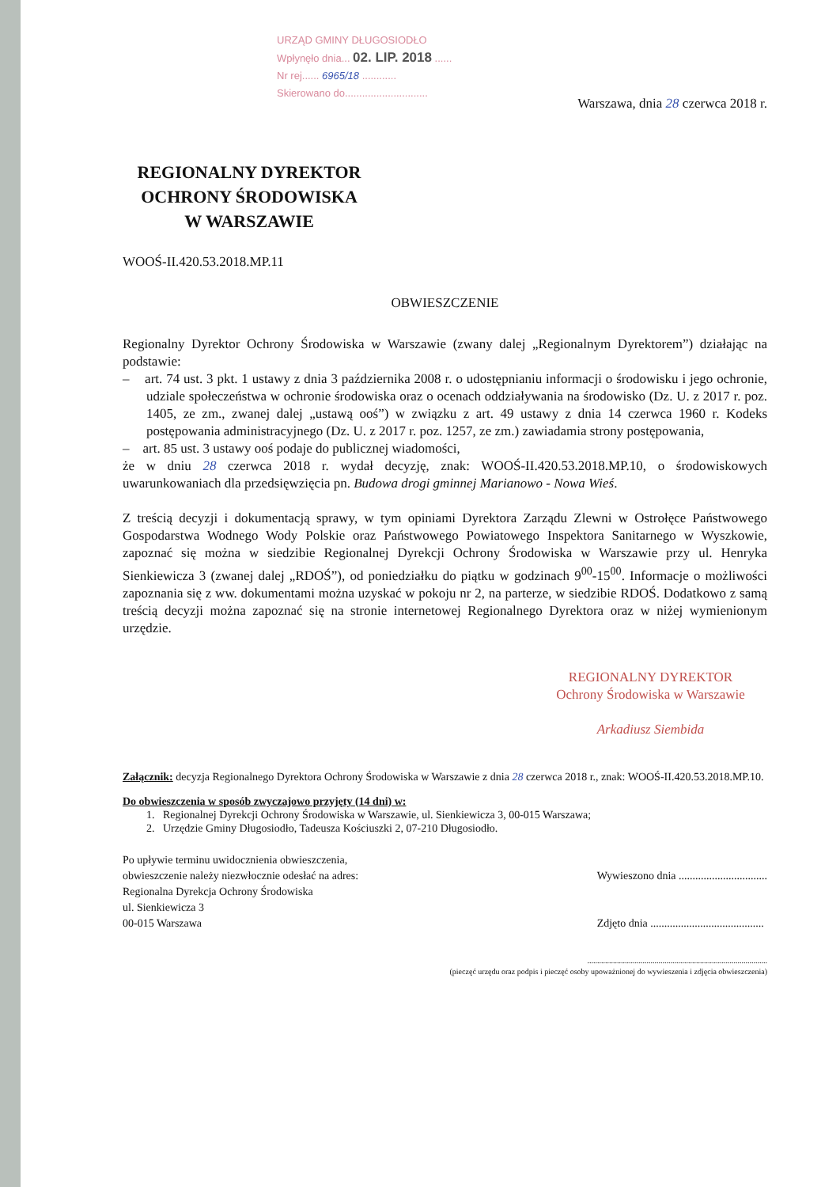URZĄD GMINY DŁUGOSIODŁO
Wpłynęło dnia... 02. LIP. 2018 ......
Nr rej...... 6965/18 ............
Skierowano do.............................
Warszawa, dnia 28 czerwca 2018 r.
REGIONALNY DYREKTOR
OCHRONY ŚRODOWISKA
W WARSZAWIE
WOOŚ-II.420.53.2018.MP.11
OBWIESZCZENIE
Regionalny Dyrektor Ochrony Środowiska w Warszawie (zwany dalej „Regionalnym Dyrektorem”) działając na podstawie:
– art. 74 ust. 3 pkt. 1 ustawy z dnia 3 października 2008 r. o udostępnianiu informacji o środowisku i jego ochronie, udziale społeczeństwa w ochronie środowiska oraz o ocenach oddziaływania na środowisko (Dz. U. z 2017 r. poz. 1405, ze zm., zwanej dalej „ustawą ooś”) w związku z art. 49 ustawy z dnia 14 czerwca 1960 r. Kodeks postępowania administracyjnego (Dz. U. z 2017 r. poz. 1257, ze zm.) zawiadamia strony postępowania,
– art. 85 ust. 3 ustawy ooś podaje do publicznej wiadomości,
że w dniu 28 czerwca 2018 r. wydał decyzję, znak: WOOŚ-II.420.53.2018.MP.10, o środowiskowych uwarunkowaniach dla przedsięwzięcia pn. Budowa drogi gminnej Marianowo - Nowa Wieś.
Z treścią decyzji i dokumentacją sprawy, w tym opiniami Dyrektora Zarządu Zlewni w Ostrołęce Państwowego Gospodarstwa Wodnego Wody Polskie oraz Państwowego Powiatowego Inspektora Sanitarnego w Wyszkowie, zapoznać się można w siedzibie Regionalnej Dyrekcji Ochrony Środowiska w Warszawie przy ul. Henryka Sienkiewicza 3 (zwanej dalej „RDOŚ”), od poniedziałku do piątku w godzinach 9<sup>00</sup>-15<sup>00</sup>. Informacje o możliwości zapoznania się z ww. dokumentami można uzyskać w pokoju nr 2, na parterze, w siedzibie RDOŚ. Dodatkowo z samą treścią decyzji można zapoznać się na stronie internetowej Regionalnego Dyrektora oraz w niżej wymienionym urzędzie.
REGIONALNY DYREKTOR
Ochrony Środowiska w Warszawie
Arkadiusz Siembida
Załącznik: decyzja Regionalnego Dyrektora Ochrony Środowiska w Warszawie z dnia 28 czerwca 2018 r., znak: WOOŚ-II.420.53.2018.MP.10.
Do obwieszczenia w sposób zwyczajowo przyjęty (14 dni) w:
1. Regionalnej Dyrekcji Ochrony Środowiska w Warszawie, ul. Sienkiewicza 3, 00-015 Warszawa;
2. Urzędzie Gminy Długosiodło, Tadeusza Kościuszki 2, 07-210 Długosiodło.
Po upływie terminu uwidocznienia obwieszczenia,
obwieszczenie należy niezwłocznie odesłać na adres:
Regionalna Dyrekcja Ochrony Środowiska
ul. Sienkiewicza 3
00-015 Warszawa
Wywieszono dnia ................................
Zdjęto dnia .........................................
...........................................................................................
(pieczęć urzędu oraz podpis i pieczęć osoby upoważnionej do wywieszenia i zdjęcia obwieszczenia)